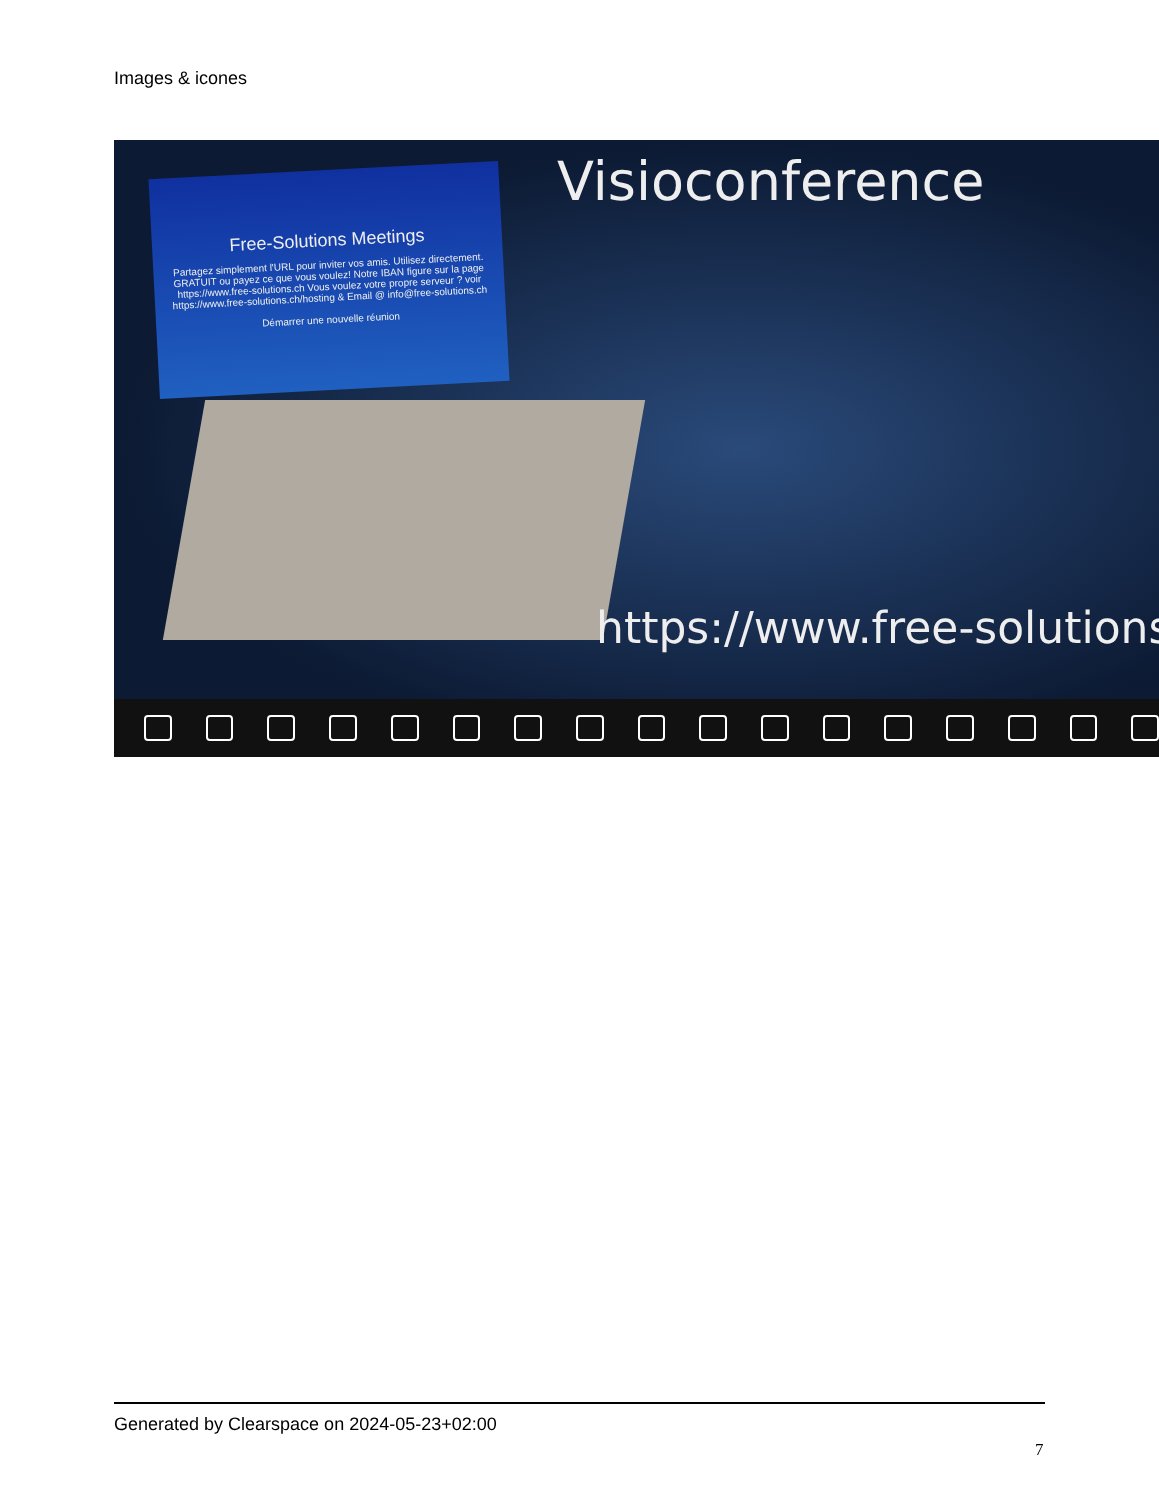Images & icones
Free-Solutions Meetings
Partagez simplement l'URL pour inviter vos amis. Utilisez directement. GRATUIT ou payez ce que vous voulez! Notre IBAN figure sur la page https://www.free-solutions.ch Vous voulez votre propre serveur ? voir https://www.free-solutions.ch/hosting & Email @ info@free-solutions.ch
Démarrer une nouvelle réunion
Visioconference
https://www.free-solutions
Generated by Clearspace on 2024-05-23+02:00
7